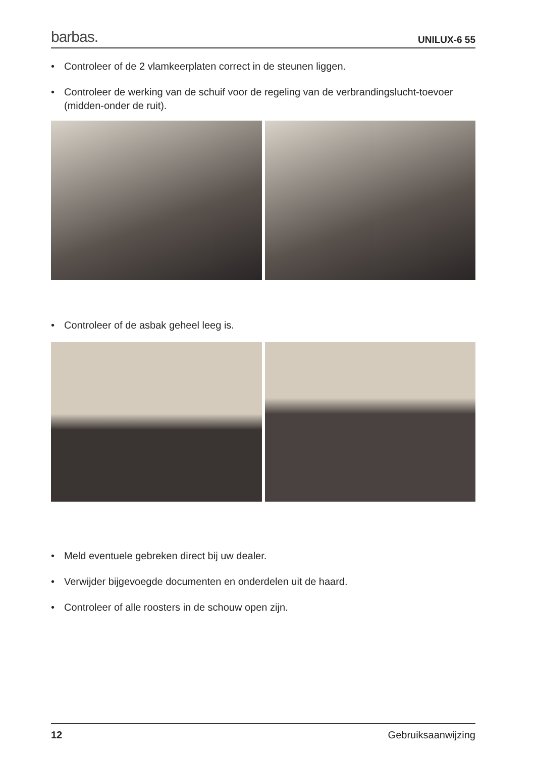barbas. UNILUX-6 55
• Controleer of de 2 vlamkeerplaten correct in de steunen liggen.
• Controleer de werking van de schuif voor de regeling van de verbrandingslucht-toevoer (midden-onder de ruit).
• Controleer of de asbak geheel leeg is.
• Meld eventuele gebreken direct bij uw dealer.
• Verwijder bijgevoegde documenten en onderdelen uit de haard.
• Controleer of alle roosters in de schouw open zijn.
12 Gebruiksaanwijzing